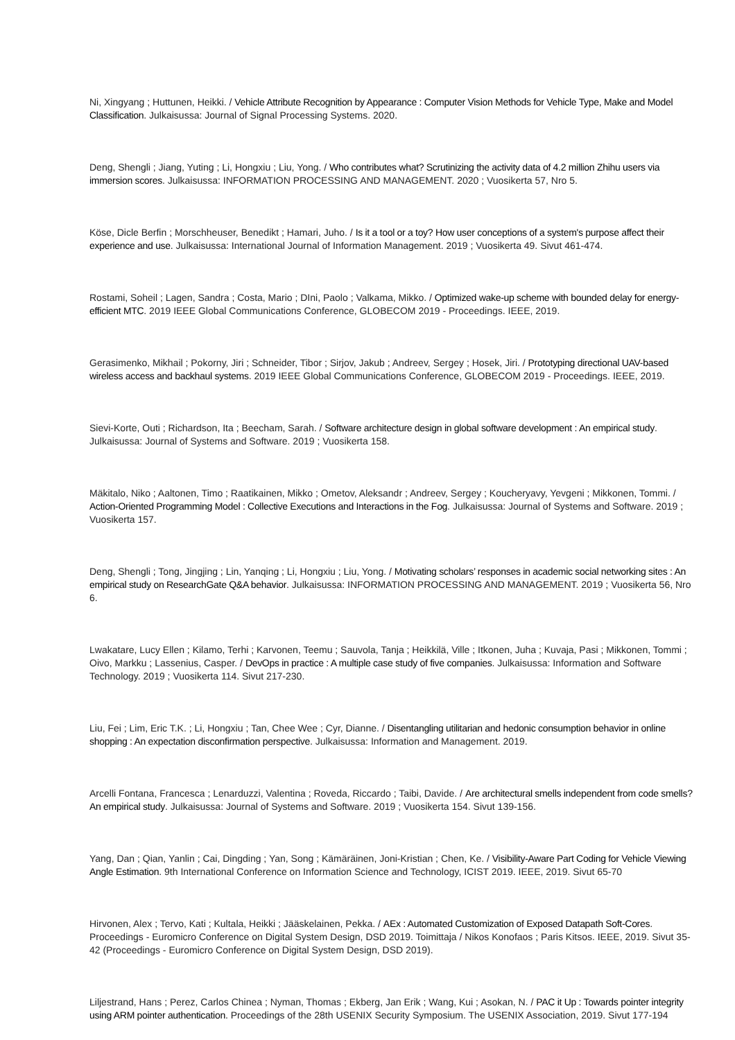Ni, Xingyang ; Huttunen, Heikki. / Vehicle Attribute Recognition by Appearance : Computer Vision Methods for Vehicle Type, Make and Model Classification. Julkaisussa: Journal of Signal Processing Systems. 2020.
Deng, Shengli ; Jiang, Yuting ; Li, Hongxiu ; Liu, Yong. / Who contributes what? Scrutinizing the activity data of 4.2 million Zhihu users via immersion scores. Julkaisussa: INFORMATION PROCESSING AND MANAGEMENT. 2020 ; Vuosikerta 57, Nro 5.
Köse, Dicle Berfin ; Morschheuser, Benedikt ; Hamari, Juho. / Is it a tool or a toy? How user conceptions of a system's purpose affect their experience and use. Julkaisussa: International Journal of Information Management. 2019 ; Vuosikerta 49. Sivut 461-474.
Rostami, Soheil ; Lagen, Sandra ; Costa, Mario ; DIni, Paolo ; Valkama, Mikko. / Optimized wake-up scheme with bounded delay for energy-efficient MTC. 2019 IEEE Global Communications Conference, GLOBECOM 2019 - Proceedings. IEEE, 2019.
Gerasimenko, Mikhail ; Pokorny, Jiri ; Schneider, Tibor ; Sirjov, Jakub ; Andreev, Sergey ; Hosek, Jiri. / Prototyping directional UAV-based wireless access and backhaul systems. 2019 IEEE Global Communications Conference, GLOBECOM 2019 - Proceedings. IEEE, 2019.
Sievi-Korte, Outi ; Richardson, Ita ; Beecham, Sarah. / Software architecture design in global software development : An empirical study. Julkaisussa: Journal of Systems and Software. 2019 ; Vuosikerta 158.
Mäkitalo, Niko ; Aaltonen, Timo ; Raatikainen, Mikko ; Ometov, Aleksandr ; Andreev, Sergey ; Koucheryavy, Yevgeni ; Mikkonen, Tommi. / Action-Oriented Programming Model : Collective Executions and Interactions in the Fog. Julkaisussa: Journal of Systems and Software. 2019 ; Vuosikerta 157.
Deng, Shengli ; Tong, Jingjing ; Lin, Yanqing ; Li, Hongxiu ; Liu, Yong. / Motivating scholars’ responses in academic social networking sites : An empirical study on ResearchGate Q&A behavior. Julkaisussa: INFORMATION PROCESSING AND MANAGEMENT. 2019 ; Vuosikerta 56, Nro 6.
Lwakatare, Lucy Ellen ; Kilamo, Terhi ; Karvonen, Teemu ; Sauvola, Tanja ; Heikkilä, Ville ; Itkonen, Juha ; Kuvaja, Pasi ; Mikkonen, Tommi ; Oivo, Markku ; Lassenius, Casper. / DevOps in practice : A multiple case study of five companies. Julkaisussa: Information and Software Technology. 2019 ; Vuosikerta 114. Sivut 217-230.
Liu, Fei ; Lim, Eric T.K. ; Li, Hongxiu ; Tan, Chee Wee ; Cyr, Dianne. / Disentangling utilitarian and hedonic consumption behavior in online shopping : An expectation disconfirmation perspective. Julkaisussa: Information and Management. 2019.
Arcelli Fontana, Francesca ; Lenarduzzi, Valentina ; Roveda, Riccardo ; Taibi, Davide. / Are architectural smells independent from code smells? An empirical study. Julkaisussa: Journal of Systems and Software. 2019 ; Vuosikerta 154. Sivut 139-156.
Yang, Dan ; Qian, Yanlin ; Cai, Dingding ; Yan, Song ; Kämäräinen, Joni-Kristian ; Chen, Ke. / Visibility-Aware Part Coding for Vehicle Viewing Angle Estimation. 9th International Conference on Information Science and Technology, ICIST 2019. IEEE, 2019. Sivut 65-70
Hirvonen, Alex ; Tervo, Kati ; Kultala, Heikki ; Jääskelainen, Pekka. / AEx : Automated Customization of Exposed Datapath Soft-Cores. Proceedings - Euromicro Conference on Digital System Design, DSD 2019. Toimittaja / Nikos Konofaos ; Paris Kitsos. IEEE, 2019. Sivut 35-42 (Proceedings - Euromicro Conference on Digital System Design, DSD 2019).
Liljestrand, Hans ; Perez, Carlos Chinea ; Nyman, Thomas ; Ekberg, Jan Erik ; Wang, Kui ; Asokan, N. / PAC it Up : Towards pointer integrity using ARM pointer authentication. Proceedings of the 28th USENIX Security Symposium. The USENIX Association, 2019. Sivut 177-194